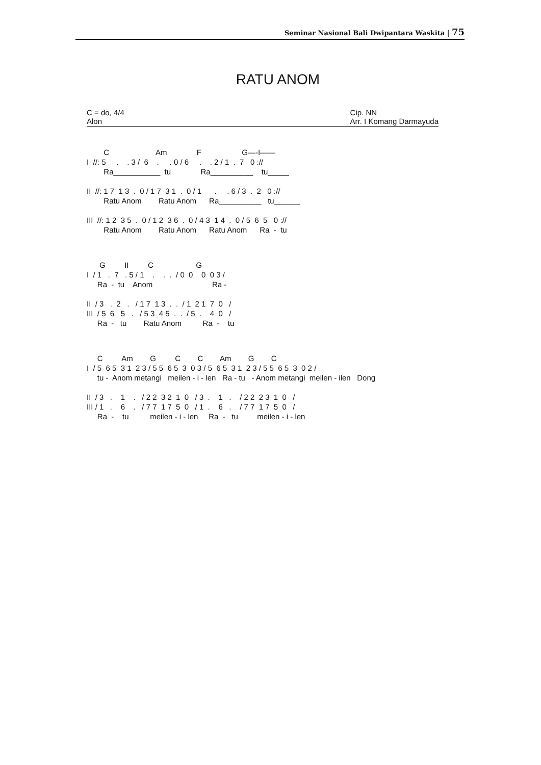Seminar Nasional Bali Dwipantara Waskita | 75
RATU ANOM
C = do, 4/4
Alon
Cip. NN
Arr. I Komang Darmayuda
C Am F G—-I——
I //: 5 . . 3 / 6 . . 0 / 6 . . 2 / 1 . 7 0 ://
Ra___________ tu Ra__________ tu_____
II //: 1 7 1 3 . 0 / 1 7 3 1 . 0 / 1 . . 6 / 3 . 2 0 ://
Ratu Anom Ratu Anom Ra__________ tu______
III //: 1 2 3 5 . 0 / 1 2 3 6 . 0 / 4 3 1 4 . 0 / 5 6 5 0 ://
Ratu Anom Ratu Anom Ratu Anom Ra - tu
G II C G
I / 1 . 7 . 5 / 1 . . . / 0 0 0 0 3 /
Ra - tu Anom Ra -
II / 3 . 2 . / 1 7 1 3 . . / 1 2 1 7 0 /
III / 5 6 5 . / 5 3 4 5 . . / 5 . 4 0 /
Ra - tu Ratu Anom Ra - tu
C Am G C C Am G C
I / 5 6 5 3 1 2 3 / 5 5 6 5 3 0 3 / 5 6 5 3 1 2 3 / 5 5 6 5 3 0 2 /
tu - Anom metangi meilen - i - len Ra - tu - Anom metangi meilen - ilen Dong
II / 3 . 1 . / 2 2 3 2 1 0 / 3 . 1 . / 2 2 2 3 1 0 /
III / 1 . 6 . / 7 7 1 7 5 0 / 1 . 6 . / 7 7 1 7 5 0 /
Ra - tu meilen - i - len Ra - tu meilen - i - len